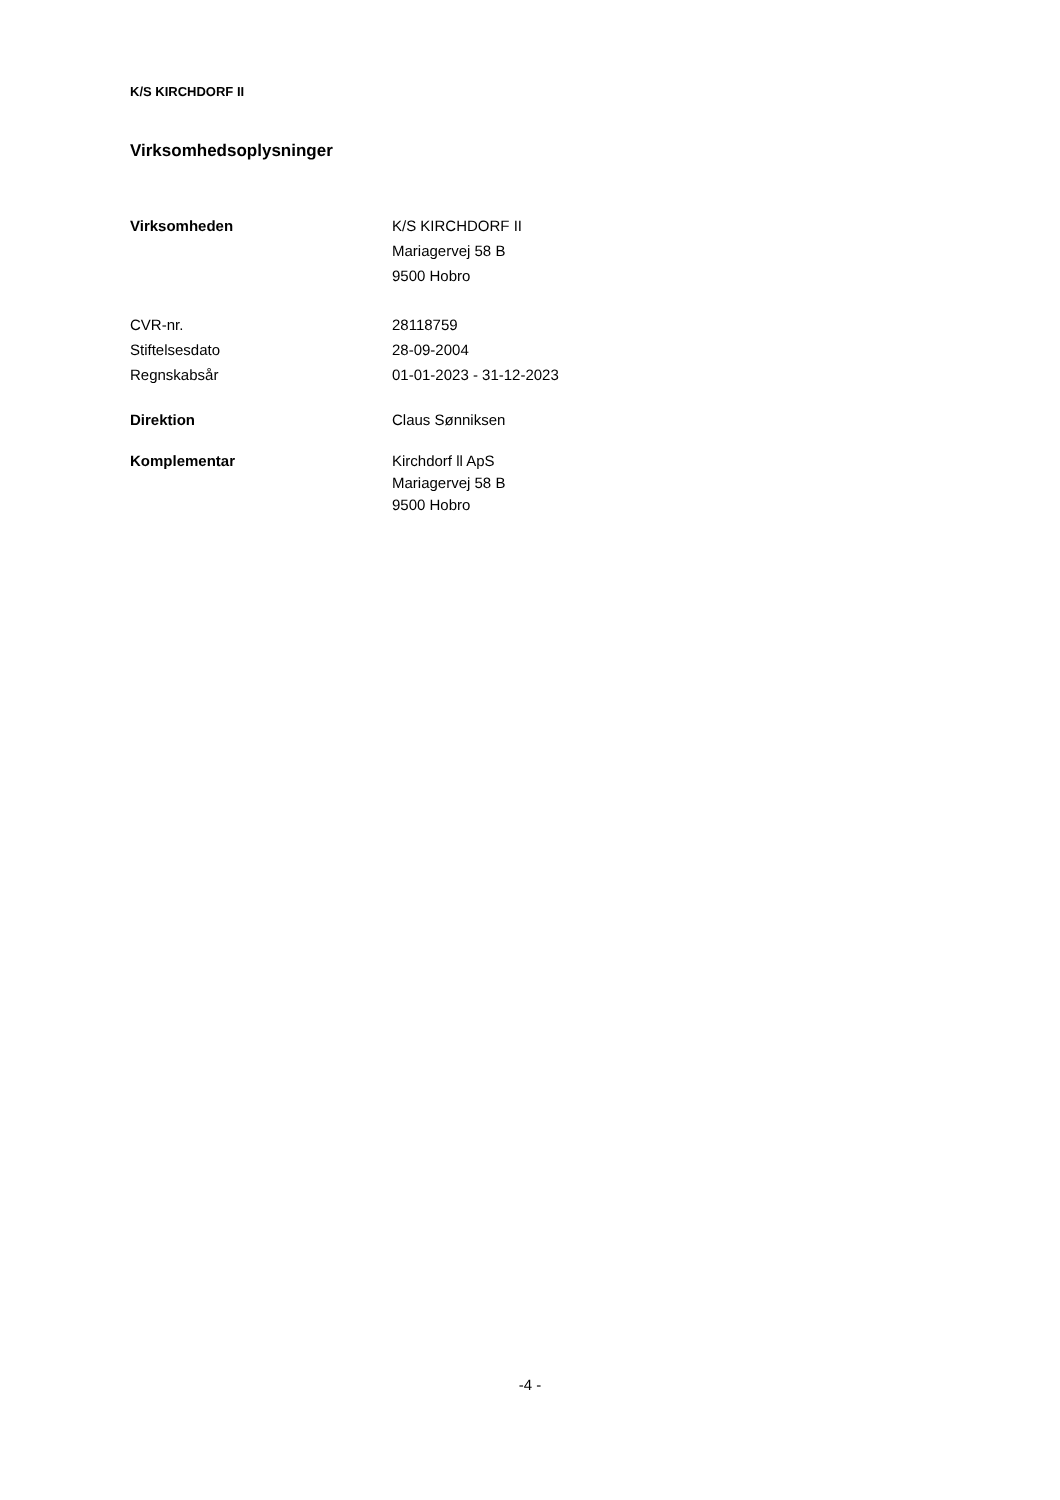K/S KIRCHDORF II
Virksomhedsoplysninger
Virksomheden K/S KIRCHDORF II
Mariagervej 58 B
9500 Hobro
CVR-nr. 28118759
Stiftelsesdato 28-09-2004
Regnskabsår 01-01-2023 - 31-12-2023
Direktion Claus Sønniksen
Komplementar Kirchdorf ll ApS
Mariagervej 58 B
9500 Hobro
-4 -